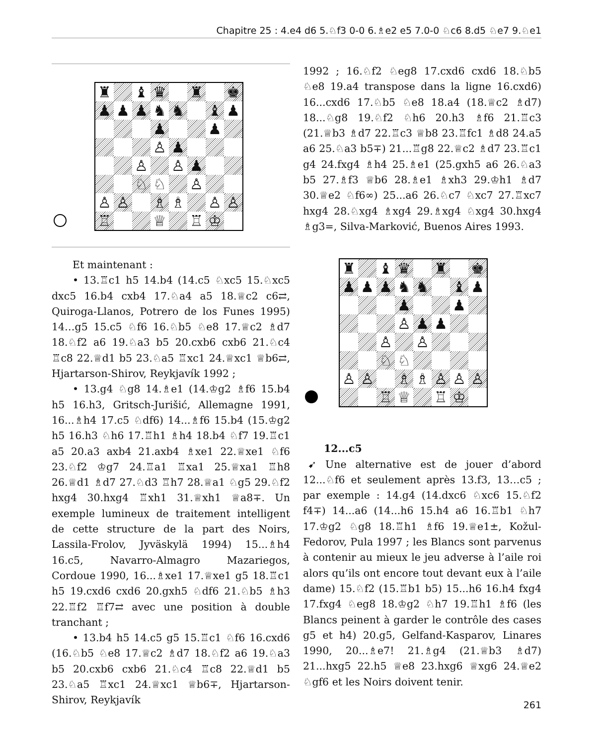Chapitre 25 : 4.e4 d6 5.♘f3 0-0 6.♗e2 e5 7.0-0 ♘c6 8.d5 ♘e7 9.♘e1
♜
♝
♛
♜
♚
♟
♟
♟
♞
♞
♝
♟
♟
♟
♙
♟
♙
♙
♟
♘
♘
♙
♙
♙
♗
♗
♙
♙
♖
♕
♖
♔
Et maintenant :
• 13.♖c1 h5 14.b4 (14.c5 ♘xc5 15.♘xc5 dxc5 16.b4 cxb4 17.♘a4 a5 18.♕c2 c6⇄, Quiroga-Llanos, Potrero de los Funes 1995) 14…g5 15.c5 ♘f6 16.♘b5 ♘e8 17.♕c2 ♗d7 18.♘f2 a6 19.♘a3 b5 20.cxb6 cxb6 21.♘c4 ♖c8 22.♕d1 b5 23.♘a5 ♖xc1 24.♕xc1 ♕b6⇄, Hjartarson-Shirov, Reykjavík 1992 ;
• 13.g4 ♘g8 14.♗e1 (14.♔g2 ♗f6 15.b4 h5 16.h3, Gritsch-Jurišić, Allemagne 1991, 16...♗h4 17.c5 ♘df6) 14...♗f6 15.b4 (15.♔g2 h5 16.h3 ♘h6 17.♖h1 ♗h4 18.b4 ♘f7 19.♖c1 a5 20.a3 axb4 21.axb4 ♗xe1 22.♕xe1 ♘f6 23.♘f2 ♔g7 24.♖a1 ♖xa1 25.♕xa1 ♖h8 26.♕d1 ♗d7 27.♘d3 ♖h7 28.♕a1 ♘g5 29.♘f2 hxg4 30.hxg4 ♖xh1 31.♕xh1 ♕a8∓. Un exemple lumineux de traitement intelligent de cette structure de la part des Noirs, Lassila-Frolov, Jyväskylä 1994) 15...♗h4 16.c5, Navarro-Almagro Mazariegos, Cordoue 1990, 16...♗xe1 17.♕xe1 g5 18.♖c1 h5 19.cxd6 cxd6 20.gxh5 ♘df6 21.♘b5 ♗h3 22.♖f2 ♖f7⇄ avec une position à double tranchant ;
• 13.b4 h5 14.c5 g5 15.♖c1 ♘f6 16.cxd6 (16.♘b5 ♘e8 17.♕c2 ♗d7 18.♘f2 a6 19.♘a3 b5 20.cxb6 cxb6 21.♘c4 ♖c8 22.♕d1 b5 23.♘a5 ♖xc1 24.♕xc1 ♕b6∓, Hjartarson-Shirov, Reykjavík
1992 ; 16.♘f2 ♘eg8 17.cxd6 cxd6 18.♘b5 ♘e8 19.a4 transpose dans la ligne 16.cxd6) 16...cxd6 17.♘b5 ♘e8 18.a4 (18.♕c2 ♗d7) 18...♘g8 19.♘f2 ♘h6 20.h3 ♗f6 21.♖c3 (21.♕b3 ♗d7 22.♖c3 ♕b8 23.♖fc1 ♗d8 24.a5 a6 25.♘a3 b5∓) 21...♖g8 22.♕c2 ♗d7 23.♖c1 g4 24.fxg4 ♗h4 25.♗e1 (25.gxh5 a6 26.♘a3 b5 27.♗f3 ♕b6 28.♗e1 ♗xh3 29.♔h1 ♗d7 30.♕e2 ♘f6∞) 25...a6 26.♘c7 ♘xc7 27.♖xc7 hxg4 28.♘xg4 ♗xg4 29.♗xg4 ♘xg4 30.hxg4 ♗g3=, Silva-Marković, Buenos Aires 1993.
♜
♝
♛
♜
♚
♟
♟
♟
♞
♞
♝
♟
♟
♟
♙
♟
♟
♙
♙
♘
♘
♙
♙
♗
♗
♙
♙
♙
♖
♕
♖
♔
12...c5
➹ Une alternative est de jouer d’abord 12...♘f6 et seulement après 13.f3, 13…c5 ; par exemple : 14.g4 (14.dxc6 ♘xc6 15.♘f2 f4∓) 14...a6 (14...h6 15.h4 a6 16.♖b1 ♘h7 17.♔g2 ♘g8 18.♖h1 ♗f6 19.♕e1±, Kožul-Fedorov, Pula 1997 ; les Blancs sont parvenus à contenir au mieux le jeu adverse à l’aile roi alors qu’ils ont encore tout devant eux à l’aile dame) 15.♘f2 (15.♖b1 b5) 15...h6 16.h4 fxg4 17.fxg4 ♘eg8 18.♔g2 ♘h7 19.♖h1 ♗f6 (les Blancs peinent à garder le contrôle des cases g5 et h4) 20.g5, Gelfand-Kasparov, Linares 1990, 20...♗e7! 21.♗g4 (21.♕b3 ♗d7) 21...hxg5 22.h5 ♕e8 23.hxg6 ♕xg6 24.♕e2 ♘gf6 et les Noirs doivent tenir.
261